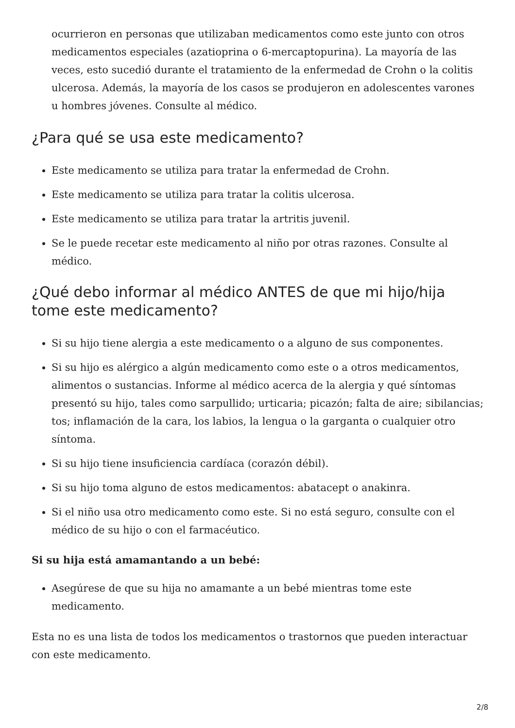ocurrieron en personas que utilizaban medicamentos como este junto con otros medicamentos especiales (azatioprina o 6-mercaptopurina). La mayoría de las veces, esto sucedió durante el tratamiento de la enfermedad de Crohn o la colitis ulcerosa. Además, la mayoría de los casos se produjeron en adolescentes varones u hombres jóvenes. Consulte al médico.
¿Para qué se usa este medicamento?
Este medicamento se utiliza para tratar la enfermedad de Crohn.
Este medicamento se utiliza para tratar la colitis ulcerosa.
Este medicamento se utiliza para tratar la artritis juvenil.
Se le puede recetar este medicamento al niño por otras razones. Consulte al médico.
¿Qué debo informar al médico ANTES de que mi hijo/hija tome este medicamento?
Si su hijo tiene alergia a este medicamento o a alguno de sus componentes.
Si su hijo es alérgico a algún medicamento como este o a otros medicamentos, alimentos o sustancias. Informe al médico acerca de la alergia y qué síntomas presentó su hijo, tales como sarpullido; urticaria; picazón; falta de aire; sibilancias; tos; inflamación de la cara, los labios, la lengua o la garganta o cualquier otro síntoma.
Si su hijo tiene insuficiencia cardíaca (corazón débil).
Si su hijo toma alguno de estos medicamentos: abatacept o anakinra.
Si el niño usa otro medicamento como este. Si no está seguro, consulte con el médico de su hijo o con el farmacéutico.
Si su hija está amamantando a un bebé:
Asegúrese de que su hija no amamante a un bebé mientras tome este medicamento.
Esta no es una lista de todos los medicamentos o trastornos que pueden interactuar con este medicamento.
2/8